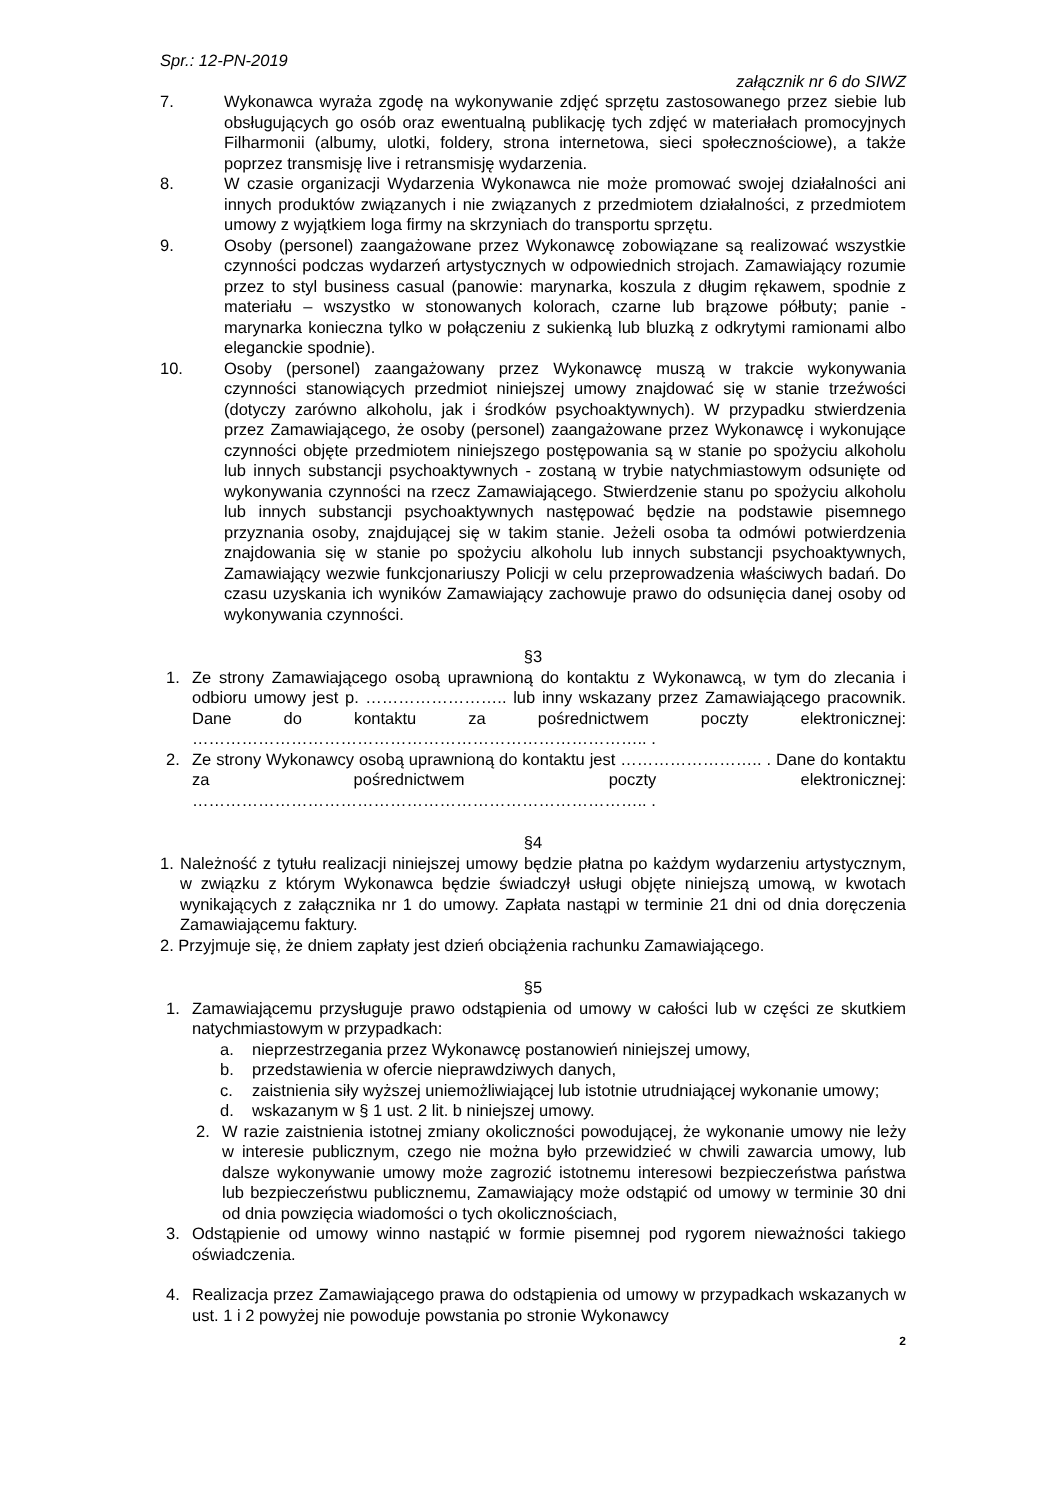Spr.: 12-PN-2019
załącznik nr 6 do SIWZ
7. Wykonawca wyraża zgodę na wykonywanie zdjęć sprzętu zastosowanego przez siebie lub obsługujących go osób oraz ewentualną publikację tych zdjęć w materiałach promocyjnych Filharmonii (albumy, ulotki, foldery, strona internetowa, sieci społecznościowe), a także poprzez transmisję live i retransmisję wydarzenia.
8. W czasie organizacji Wydarzenia Wykonawca nie może promować swojej działalności ani innych produktów związanych i nie związanych z przedmiotem działalności, z przedmiotem umowy z wyjątkiem loga firmy na skrzyniach do transportu sprzętu.
9. Osoby (personel) zaangażowane przez Wykonawcę zobowiązane są realizować wszystkie czynności podczas wydarzeń artystycznych w odpowiednich strojach. Zamawiający rozumie przez to styl business casual (panowie: marynarka, koszula z długim rękawem, spodnie z materiału – wszystko w stonowanych kolorach, czarne lub brązowe półbuty; panie - marynarka konieczna tylko w połączeniu z sukienką lub bluzką z odkrytymi ramionami albo eleganckie spodnie).
10. Osoby (personel) zaangażowany przez Wykonawcę muszą w trakcie wykonywania czynności stanowiących przedmiot niniejszej umowy znajdować się w stanie trzeźwości (dotyczy zarówno alkoholu, jak i środków psychoaktywnych). W przypadku stwierdzenia przez Zamawiającego, że osoby (personel) zaangażowane przez Wykonawcę i wykonujące czynności objęte przedmiotem niniejszego postępowania są w stanie po spożyciu alkoholu lub innych substancji psychoaktywnych - zostaną w trybie natychmiastowym odsunięte od wykonywania czynności na rzecz Zamawiającego. Stwierdzenie stanu po spożyciu alkoholu lub innych substancji psychoaktywnych następować będzie na podstawie pisemnego przyznania osoby, znajdującej się w takim stanie. Jeżeli osoba ta odmówi potwierdzenia znajdowania się w stanie po spożyciu alkoholu lub innych substancji psychoaktywnych, Zamawiający wezwie funkcjonariuszy Policji w celu przeprowadzenia właściwych badań. Do czasu uzyskania ich wyników Zamawiający zachowuje prawo do odsunięcia danej osoby od wykonywania czynności.
§3
1. Ze strony Zamawiającego osobą uprawnioną do kontaktu z Wykonawcą, w tym do zlecania i odbioru umowy jest p. …………………….. lub inny wskazany przez Zamawiającego pracownik. Dane do kontaktu za pośrednictwem poczty elektronicznej: ……………………………………………………………………….. .
2. Ze strony Wykonawcy osobą uprawnioną do kontaktu jest …………………….. . Dane do kontaktu za pośrednictwem poczty elektronicznej: ……………………………………………………………………….. .
§4
1. Należność z tytułu realizacji niniejszej umowy będzie płatna po każdym wydarzeniu artystycznym, w związku z którym Wykonawca będzie świadczył usługi objęte niniejszą umową, w kwotach wynikających z załącznika nr 1 do umowy. Zapłata nastąpi w terminie 21 dni od dnia doręczenia Zamawiającemu faktury.
2. Przyjmuje się, że dniem zapłaty jest dzień obciążenia rachunku Zamawiającego.
§5
1. Zamawiającemu przysługuje prawo odstąpienia od umowy w całości lub w części ze skutkiem natychmiastowym w przypadkach:
a. nieprzestrzegania przez Wykonawcę postanowień niniejszej umowy,
b. przedstawienia w ofercie nieprawdziwych danych,
c. zaistnienia siły wyższej uniemożliwiającej lub istotnie utrudniającej wykonanie umowy;
d. wskazanym w § 1 ust. 2 lit. b niniejszej umowy.
2. W razie zaistnienia istotnej zmiany okoliczności powodującej, że wykonanie umowy nie leży w interesie publicznym, czego nie można było przewidzieć w chwili zawarcia umowy, lub dalsze wykonywanie umowy może zagrozić istotnemu interesowi bezpieczeństwa państwa lub bezpieczeństwu publicznemu, Zamawiający może odstąpić od umowy w terminie 30 dni od dnia powzięcia wiadomości o tych okolicznościach,
3. Odstąpienie od umowy winno nastąpić w formie pisemnej pod rygorem nieważności takiego oświadczenia.
4. Realizacja przez Zamawiającego prawa do odstąpienia od umowy w przypadkach wskazanych w ust. 1 i 2 powyżej nie powoduje powstania po stronie Wykonawcy
2